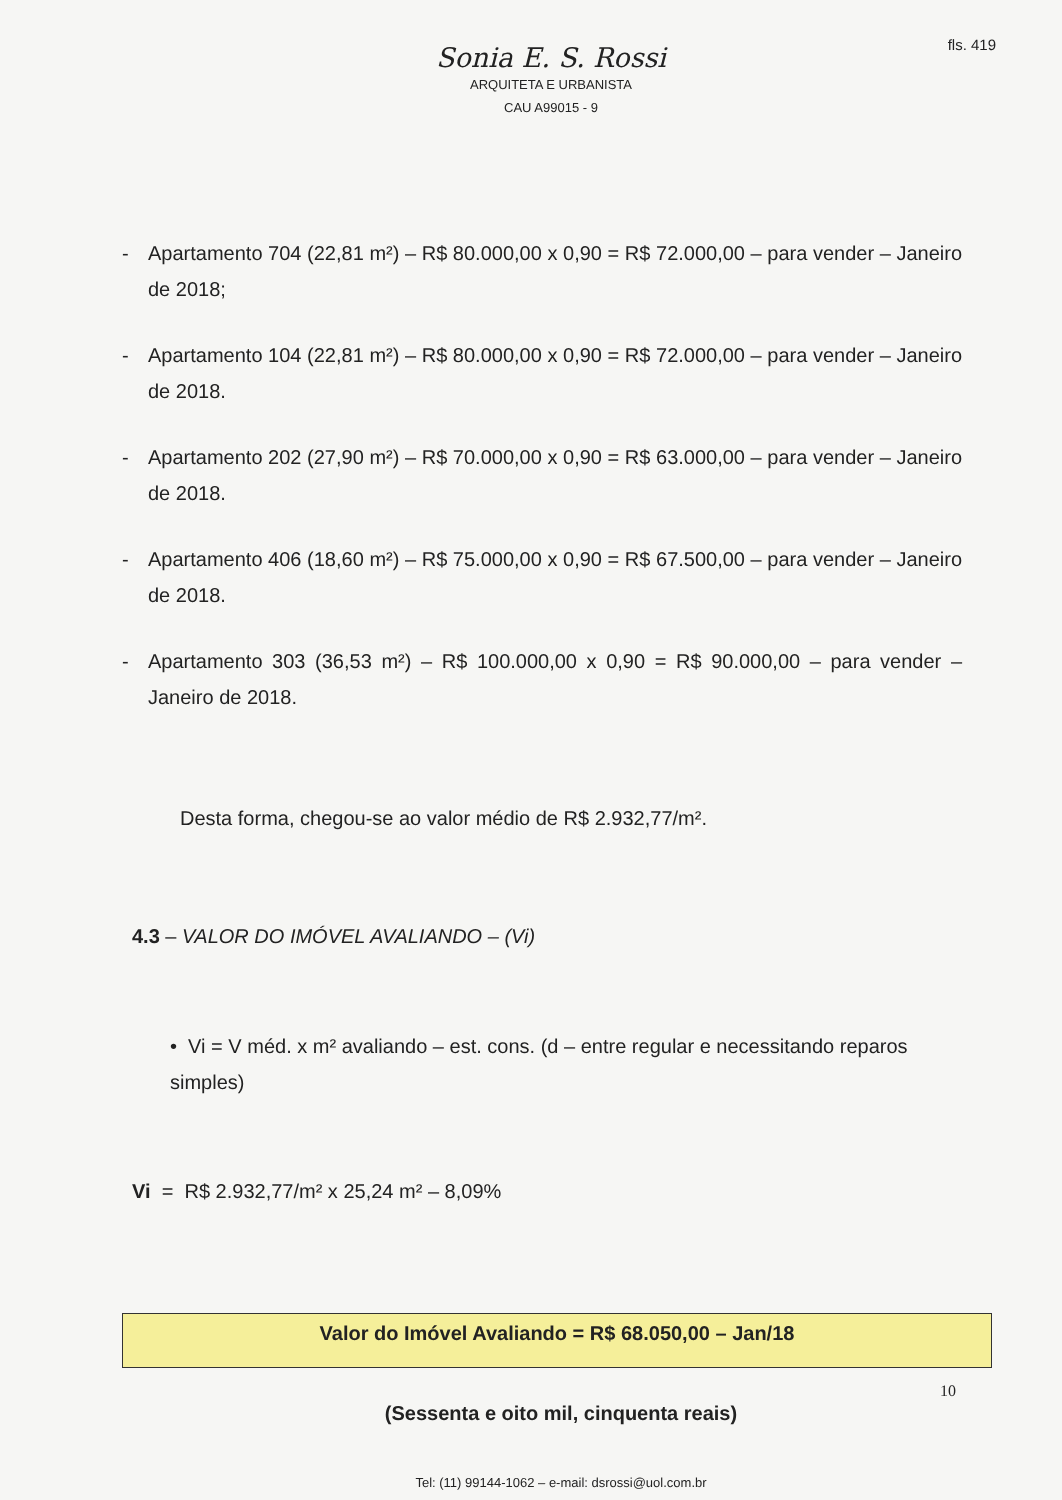fls. 419
Sonia E. S. Rossi
ARQUITETA E URBANISTA
CAU A99015 - 9
- Apartamento 704 (22,81 m²) – R$ 80.000,00 x 0,90 = R$ 72.000,00 – para vender – Janeiro de 2018;
- Apartamento 104 (22,81 m²) – R$ 80.000,00 x 0,90 = R$ 72.000,00 – para vender – Janeiro de 2018.
- Apartamento 202 (27,90 m²) – R$ 70.000,00 x 0,90 = R$ 63.000,00 – para vender – Janeiro de 2018.
- Apartamento 406 (18,60 m²) – R$ 75.000,00 x 0,90 = R$ 67.500,00 – para vender – Janeiro de 2018.
- Apartamento 303 (36,53 m²) – R$ 100.000,00 x 0,90 = R$ 90.000,00 – para vender – Janeiro de 2018.
Desta forma, chegou-se ao valor médio de R$ 2.932,77/m².
4.3 – VALOR DO IMÓVEL AVALIANDO – (Vi)
• Vi = V méd. x m² avaliando – est. cons. (d – entre regular e necessitando reparos simples)
Vi = R$ 2.932,77/m² x 25,24 m² – 8,09%
Valor do Imóvel Avaliando = R$ 68.050,00 – Jan/18
(Sessenta e oito mil, cinquenta reais)
Tel: (11) 99144-1062 – e-mail: dsrossi@uol.com.br
10